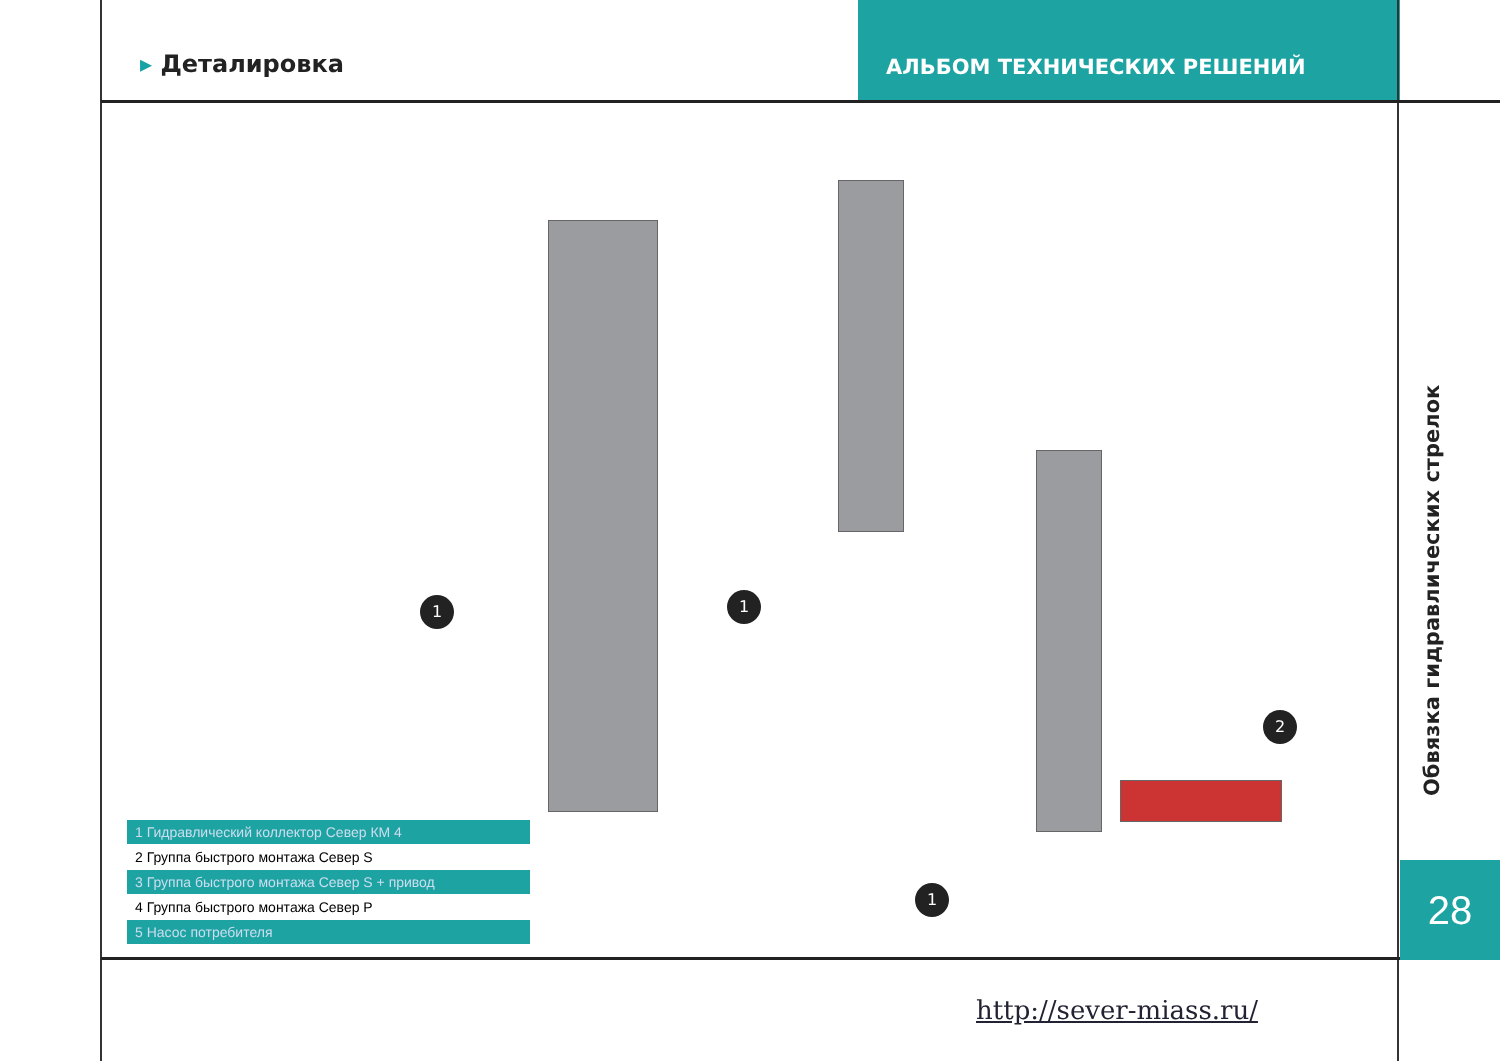▸ Деталировка
АЛЬБОМ ТЕХНИЧЕСКИХ РЕШЕНИЙ
1 1
1
2
1 Гидравлический коллектор Север КМ 4
2 Группа быстрого монтажа Север S
3 Группа быстрого монтажа Север S + привод
4 Группа быстрого монтажа Север Р
5 Насос потребителя
Обвязка гидравлических стрелок
28
http://sever-miass.ru/